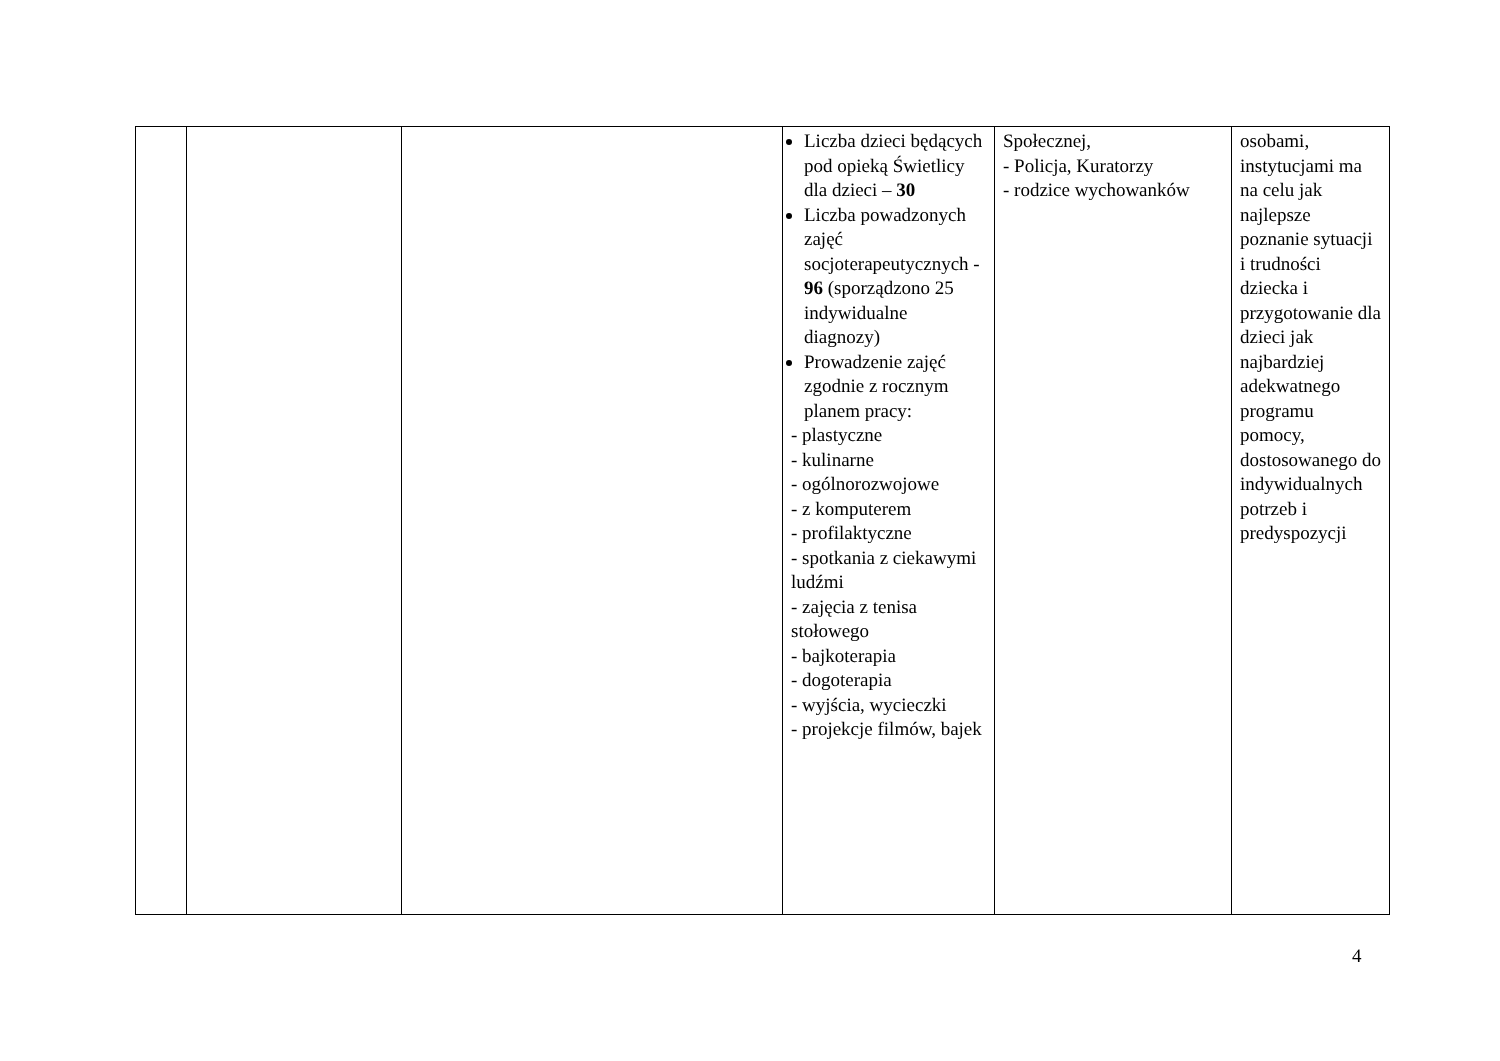| | | | Liczba dzieci będących pod opieką Świetlicy dla dzieci – 30 Liczba powadzonych zajęć socjoterapeutycznych - 96 (sporządzono 25 indywidualne diagnozy) Prowadzenie zajęć zgodnie z rocznym planem pracy: - plastyczne - kulinarne - ogólnorozwojowe - z komputerem - profilaktyczne - spotkania z ciekawymi ludźmi - zajęcia z tenisa stołowego - bajkoterapia - dogoterapia - wyjścia, wycieczki - projekcje filmów, bajek | Społecznej, - Policja, Kuratorzy - rodzice wychowanków | osobami, instytucjami ma na celu jak najlepsze poznanie sytuacji i trudności dziecka i przygotowanie dla dzieci jak najbardziej adekwatnego programu pomocy, dostosowanego do indywidualnych potrzeb i predyspozycji |
4